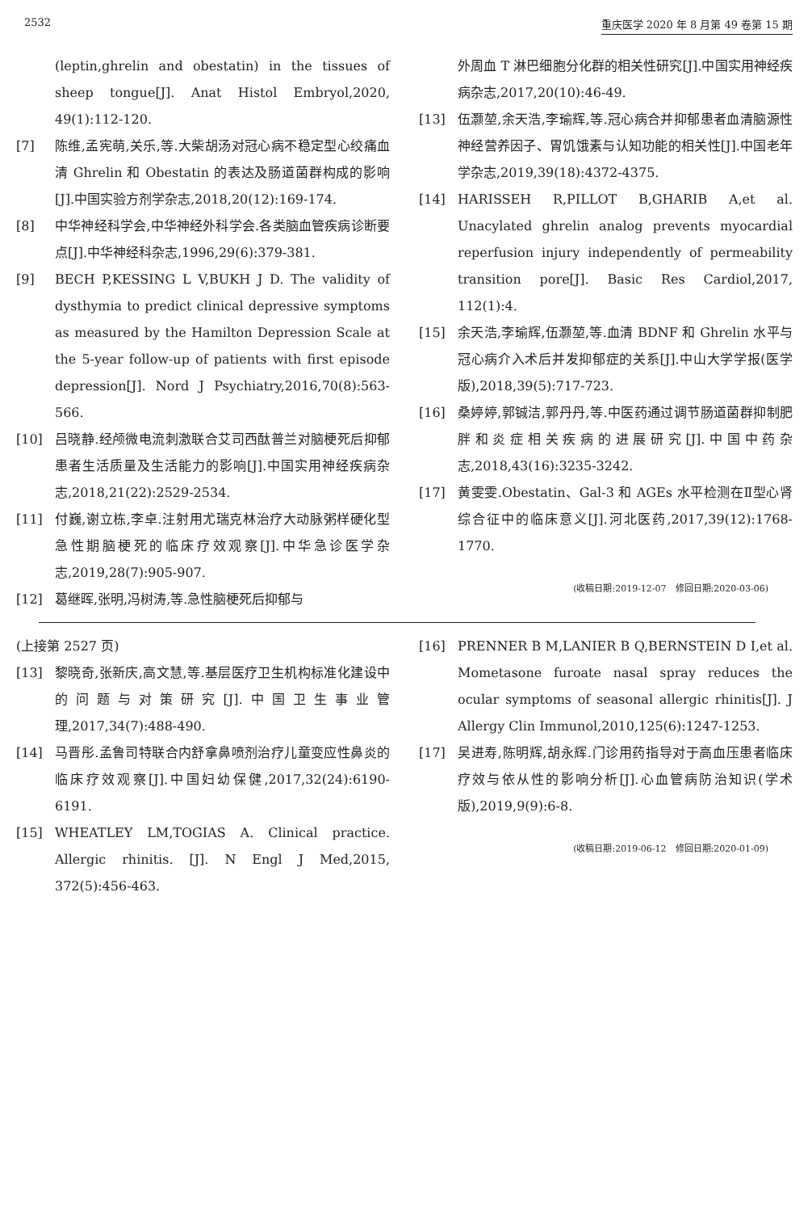2532 重庆医学 2020 年 8 月第 49 卷第 15 期
(leptin,ghrelin and obestatin) in the tissues of sheep tongue[J]. Anat Histol Embryol,2020, 49(1):112-120.
[7] 陈维,孟宪萌,关乐,等.大柴胡汤对冠心病不稳定型心绞痛血清 Ghrelin 和 Obestatin 的表达及肠道菌群构成的影响[J].中国实验方剂学杂志,2018,20(12):169-174.
[8] 中华神经科学会,中华神经外科学会.各类脑血管疾病诊断要点[J].中华神经科杂志,1996,29(6):379-381.
[9] BECH P,KESSING L V,BUKH J D. The validity of dysthymia to predict clinical depressive symptoms as measured by the Hamilton Depression Scale at the 5-year follow-up of patients with first episode depression[J]. Nord J Psychiatry,2016,70(8):563-566.
[10] 吕晓静.经颅微电流刺激联合艾司西酞普兰对脑梗死后抑郁患者生活质量及生活能力的影响[J].中国实用神经疾病杂志,2018,21(22):2529-2534.
[11] 付巍,谢立栋,李卓.注射用尤瑞克林治疗大动脉粥样硬化型急性期脑梗死的临床疗效观察[J].中华急诊医学杂志,2019,28(7):905-907.
[12] 葛继晖,张明,冯树涛,等.急性脑梗死后抑郁与
外周血 T 淋巴细胞分化群的相关性研究[J].中国实用神经疾病杂志,2017,20(10):46-49.
[13] 伍灏堃,余天浩,李瑜辉,等.冠心病合并抑郁患者血清脑源性神经营养因子、胃饥饿素与认知功能的相关性[J].中国老年学杂志,2019,39(18):4372-4375.
[14] HARISSEH R,PILLOT B,GHARIB A,et al. Unacylated ghrelin analog prevents myocardial reperfusion injury independently of permeability transition pore[J]. Basic Res Cardiol,2017, 112(1):4.
[15] 余天浩,李瑜辉,伍灏堃,等.血清 BDNF 和 Ghrelin 水平与冠心病介入术后并发抑郁症的关系[J].中山大学学报(医学版),2018,39(5):717-723.
[16] 桑婷婷,郭铖洁,郭丹丹,等.中医药通过调节肠道菌群抑制肥胖和炎症相关疾病的进展研究[J].中国中药杂志,2018,43(16):3235-3242.
[17] 黄雯雯.Obestatin、Gal-3 和 AGEs 水平检测在Ⅱ型心肾综合征中的临床意义[J].河北医药,2017,39(12):1768-1770.
(收稿日期:2019-12-07　修回日期:2020-03-06)
(上接第 2527 页)
[13] 黎晓奇,张新庆,高文慧,等.基层医疗卫生机构标准化建设中的问题与对策研究[J].中国卫生事业管理,2017,34(7):488-490.
[14] 马晋彤.孟鲁司特联合内舒拿鼻喷剂治疗儿童变应性鼻炎的临床疗效观察[J].中国妇幼保健,2017,32(24):6190-6191.
[15] WHEATLEY LM,TOGIAS A. Clinical practice. Allergic rhinitis. [J]. N Engl J Med,2015, 372(5):456-463.
[16] PRENNER B M,LANIER B Q,BERNSTEIN D I,et al. Mometasone furoate nasal spray reduces the ocular symptoms of seasonal allergic rhinitis[J]. J Allergy Clin Immunol,2010,125(6):1247-1253.
[17] 吴进寿,陈明辉,胡永辉.门诊用药指导对于高血压患者临床疗效与依从性的影响分析[J].心血管病防治知识(学术版),2019,9(9):6-8.
(收稿日期:2019-06-12　修回日期:2020-01-09)